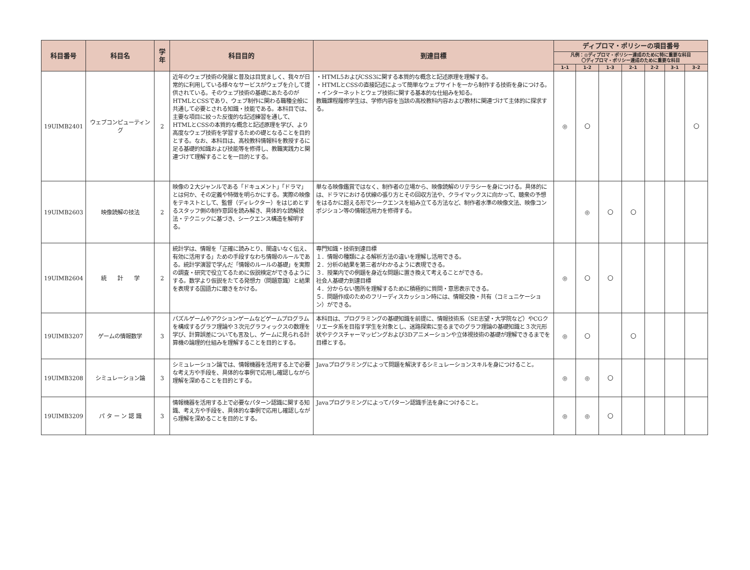| 科目番号 | 科目名 | 学年 | 科目目的 | 到達目標 | ディプロマ・ポリシーの項目番号 | | | | | | |
| --- | --- | --- | --- | --- | --- | --- | --- | --- | --- | --- | --- |
| | | | | | 凡例：◎ディプロマ・ポリシー達成のために特に重要な科目 〇ディプロマ・ポリシー達成のために重要な科目 | | | | | | |
| | | | | | 1-1 | 1-2 | 1-3 | 2-1 | 2-2 | 3-1 | 3-2 |
| 19UIMB2401 | ウェブコンピューティング | 2 | 近年のウェブ技術の発展と普及は目覚ましく、我々が日常的に利用している様々なサービスがウェブを介して提供されている。そのウェブ技術の基礎にあたるのがHTMLとCSSであり、ウェブ制作に関わる職種全般に共通して必要とされる知識・技能である。本科目では、主要な項目に絞った反復的な記述練習を通して、HTMLとCSSの本質的な概念と記述原理を学び、より高度なウェブ技術を学習するための礎となることを目的とする。なお、本科目は、高校教科情報科を教授するに足る基礎的知識および技能等を修得し、教職実践力と関連づけて理解することを一目的とする。 | ・HTML5およびCSS3に関する本質的な概念と記述原理を理解する。 ・HTMLとCSSの直接記述によって簡単なウェブサイトを一から制作する技術を身につける。 ・インターネットとウェブ技術に関する基本的な仕組みを知る。 教職課程履修学生は、学修内容を当該の高校教科内容および教材に関連づけて主体的に探求する。 | ◎ | 〇 | | | | | 〇 |
| 19UIMB2603 | 映像読解の技法 | 2 | 映像の２大ジャンルである「ドキュメント」「ドラマ」とは何か、その定義や特徴を明らかにする。実際の映像をテキストとして、監督（ディレクター）をはじめとするスタッフ側の制作意図を読み解き、具体的な読解技法・テクニックに基づき、シークエンス構造を解明する。 | 単なる映像鑑賞ではなく、制作者の立場から、映像読解のリテラシーを身につける。具体的には、ドラマにおける伏線の張り方とその回収方法や、クライマックスに向かって、聴衆の予想をはるかに超える形でシークエンスを組み立てる方法など、制作者水準の映像文法、映像コンポジション等の情報活用力を修得する。 | | ◎ | 〇 | 〇 | | | |
| 19UIMB2604 | 統 計 学 | 2 | 統計学は、情報を「正確に読みとり、間違いなく伝え、有効に活用する」ための手段すなわち情報のルールである。統計学演習で学んだ「情報のルールの基礎」を実際の調査・研究で役立てるために仮説検定ができるようにする。数学より仮説をたてる発想力（問題意識）と結果を表現する国語力に磨きをかける。 | 専門知識・技術到達目標 １．情報の種類による解析方法の違いを理解し活用できる。 ２．分析の結果を第三者がわかるように表現できる。 ３．授業内での例題を身近な問題に置き換えて考えることができる。 社会人基礎力到達目標 ４．分からない箇所を理解するために積極的に質問・意思表示できる。 ５．問題作成のためのフリーディスカッション時には、情報交換・共有（コミュニケーション）ができる。 | ◎ | 〇 | 〇 | | | | |
| 19UIMB3207 | ゲームの情報数学 | 3 | パズルゲームやアクションゲームなどゲームプログラムを構成するグラフ理論や３次元グラフィックスの数理を学び、計算誤差についても言及し、ゲームに見られる計算機の論理的仕組みを理解することを目的とする。 | 本科目は、プログラミングの基礎知識を前提に、情報技術系（SE志望・大学院など）やCGクリエータ系を目指す学生を対象とし、迷路探索に至るまでのグラフ理論の基礎知識と３次元形状やテクスチャーマッピングおよび3Dアニメーションや立体視技術の基礎が理解できるまでを目標とする。 | ◎ | 〇 | | 〇 | | | |
| 19UIMB3208 | シミュレーション論 | 3 | シミュレーション論では、情報機器を活用する上で必要な考え方や手段を、具体的な事例で応用し確認しながら理解を深めることを目的とする。 | Javaプログラミングによって問題を解決するシミュレーションスキルを身につけること。 | ◎ | ◎ | 〇 | | | | |
| 19UIMB3209 | パ タ ー ン 認 識 | 3 | 情報機器を活用する上で必要なパターン認識に関する知識、考え方や手段を、具体的な事例で応用し確認しながら理解を深めることを目的とする。 | Javaプログラミングによってパターン認識手法を身につけること。 | ◎ | ◎ | 〇 | | | | |